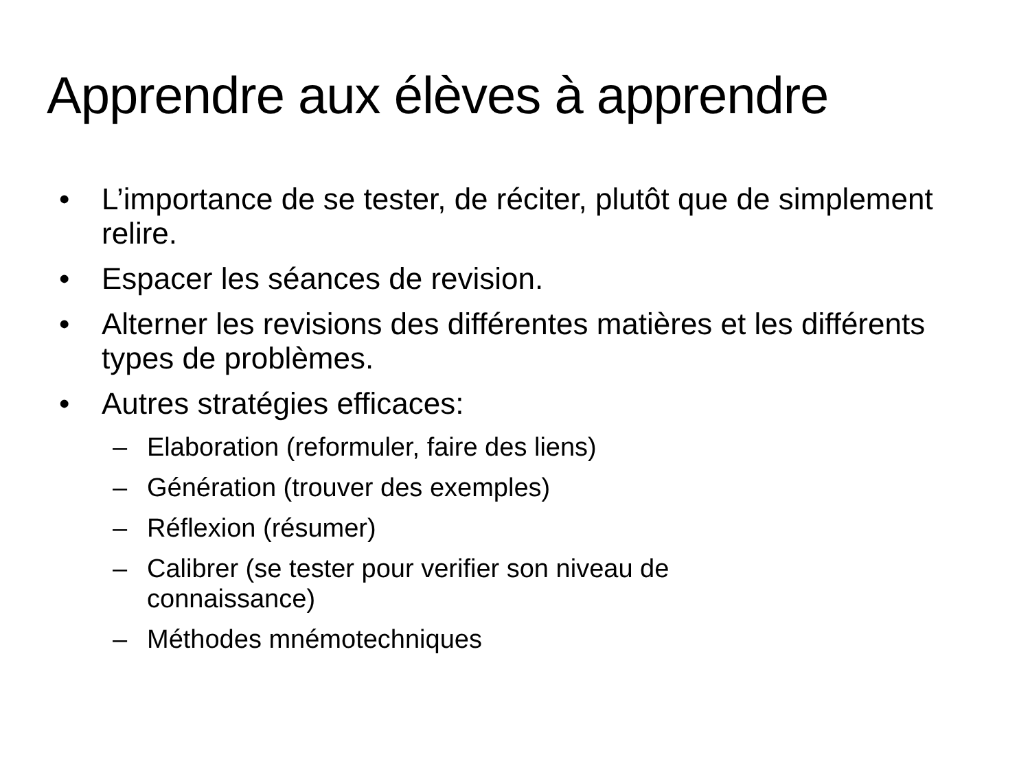Apprendre aux élèves à apprendre
• L’importance de se tester, de réciter, plutôt que de simplement relire.
• Espacer les séances de revision.
• Alterner les revisions des différentes matières et les différents types de problèmes.
• Autres stratégies efficaces:
– Elaboration (reformuler, faire des liens)
– Génération (trouver des exemples)
– Réflexion (résumer)
– Calibrer (se tester pour verifier son niveau de
connaissance)
– Méthodes mnémotechniques